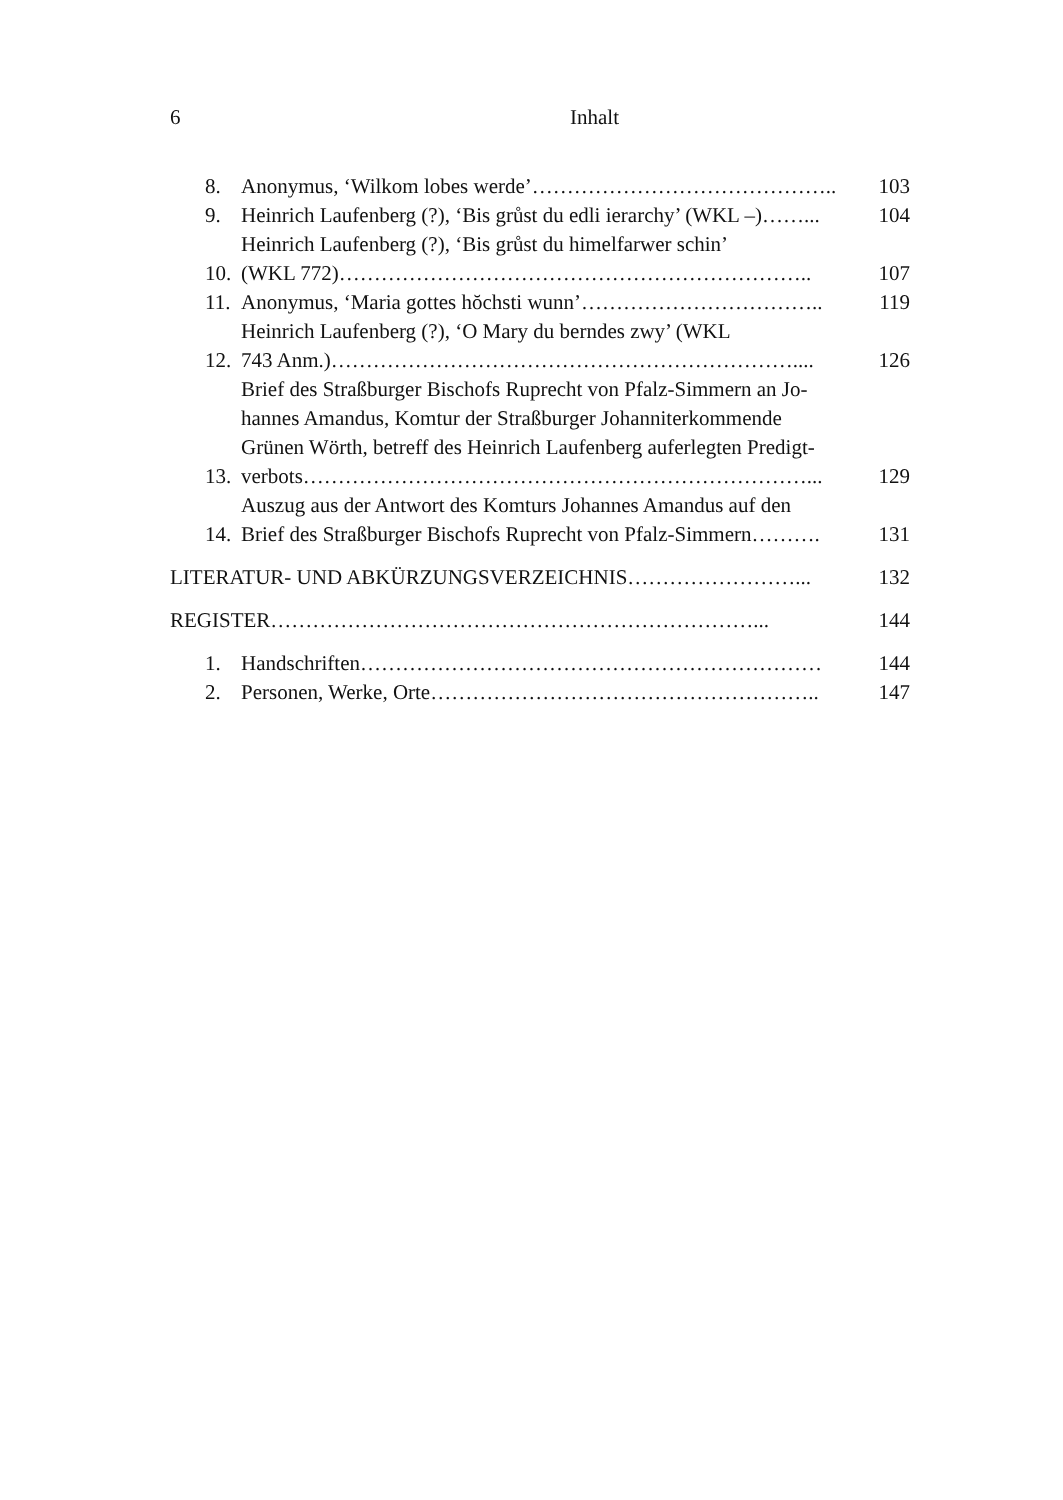6 Inhalt
8. Anonymus, ‘Wilkom lobes werde’…………………………………….. 103
9. Heinrich Laufenberg (?), ‘Bis grůst du edli ierarchy’ (WKL –)……... 104
10. Heinrich Laufenberg (?), ‘Bis grůst du himelfarwer schin’
(WKL 772)………………………………………………………….. 107
11. Anonymus, ‘Maria gottes hŏchsti wunn’…………………………….. 119
12. Heinrich Laufenberg (?), ‘O Mary du berndes zwy’ (WKL
743 Anm.)………………………………………………………….... 126
13. Brief des Straßburger Bischofs Ruprecht von Pfalz-Simmern an Jo-
hannes Amandus, Komtur der Straßburger Johanniterkommende
Grünen Wörth, betreff des Heinrich Laufenberg auferlegten Predigt-
verbots………………………………………………………………... 129
14. Auszug aus der Antwort des Komturs Johannes Amandus auf den
Brief des Straßburger Bischofs Ruprecht von Pfalz-Simmern………. 131
LITERATUR- UND ABKÜRZUNGSVERZEICHNIS……………………... 132
REGISTER……………………………………………………………... 144
1. Handschriften………………………………………………………… 144
2. Personen, Werke, Orte……………………………………………….. 147